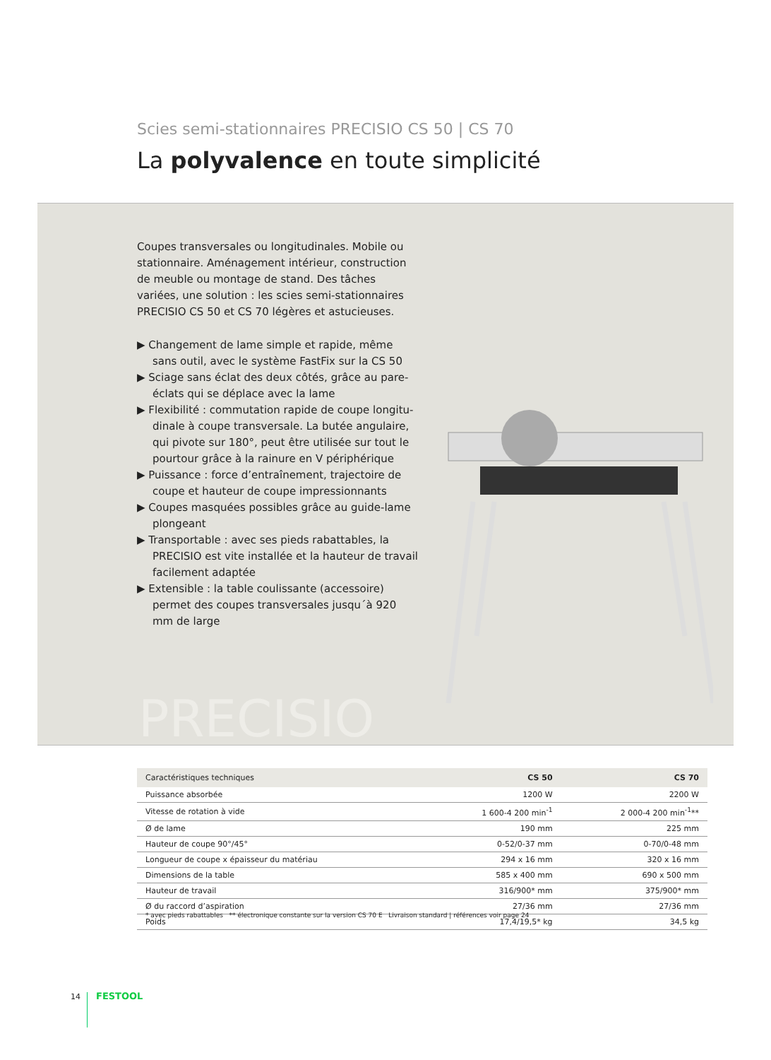Scies semi-stationnaires PRECISIO CS 50 | CS 70
La polyvalence en toute simplicité
Coupes transversales ou longitudinales. Mobile ou stationnaire. Aménagement intérieur, construction de meuble ou montage de stand. Des tâches variées, une solution : les scies semi-stationnaires PRECISIO CS 50 et CS 70 légères et astucieuses.
▶ Changement de lame simple et rapide, même sans outil, avec le système FastFix sur la CS 50
▶ Sciage sans éclat des deux côtés, grâce au pare-éclats qui se déplace avec la lame
▶ Flexibilité : commutation rapide de coupe longitu-dinale à coupe transversale. La butée angulaire, qui pivote sur 180°, peut être utilisée sur tout le pourtour grâce à la rainure en V périphérique
▶ Puissance : force d’entraînement, trajectoire de coupe et hauteur de coupe impressionnants
▶ Coupes masquées possibles grâce au guide-lame plongeant
▶ Transportable : avec ses pieds rabattables, la PRECISIO est vite installée et la hauteur de travail facilement adaptée
▶ Extensible : la table coulissante (accessoire) permet des coupes transversales jusqu´à 920 mm de large
PRECISIO
| Caractéristiques techniques | CS 50 | CS 70 |
| --- | --- | --- |
| Puissance absorbée | 1200 W | 2200 W |
| Vitesse de rotation à vide | 1 600-4 200 min<sup>-1</sup> | 2 000-4 200 min<sup>-1</sup>** |
| Ø de lame | 190 mm | 225 mm |
| Hauteur de coupe 90°/45° | 0-52/0-37 mm | 0-70/0-48 mm |
| Longueur de coupe x épaisseur du matériau | 294 x 16 mm | 320 x 16 mm |
| Dimensions de la table | 585 x 400 mm | 690 x 500 mm |
| Hauteur de travail | 316/900* mm | 375/900* mm |
| Ø du raccord d’aspiration | 27/36 mm | 27/36 mm |
| Poids | 17,4/19,5* kg | 34,5 kg |
* avec pieds rabattables ** électronique constante sur la version CS 70 E Livraison standard | références voir page 24
14 FESTOOL